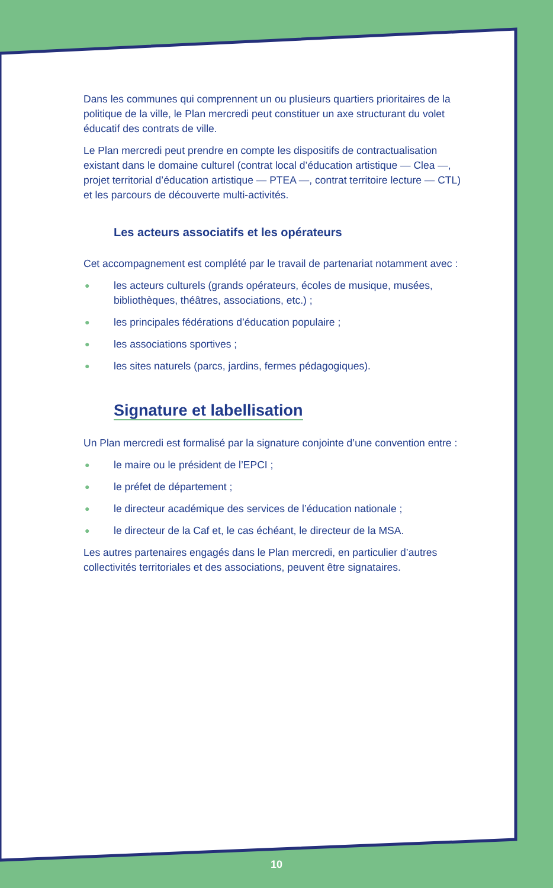Dans les communes qui comprennent un ou plusieurs quartiers prioritaires de la politique de la ville, le Plan mercredi peut constituer un axe structurant du volet éducatif des contrats de ville.
Le Plan mercredi peut prendre en compte les dispositifs de contractualisation existant dans le domaine culturel (contrat local d’éducation artistique — Clea —, projet territorial d’éducation artistique — PTEA —, contrat territoire lecture — CTL) et les parcours de découverte multi-activités.
Les acteurs associatifs et les opérateurs
Cet accompagnement est complété par le travail de partenariat notamment avec :
● les acteurs culturels (grands opérateurs, écoles de musique, musées, bibliothèques, théâtres, associations, etc.) ;
● les principales fédérations d’éducation populaire ;
● les associations sportives ;
● les sites naturels (parcs, jardins, fermes pédagogiques).
Signature et labellisation
Un Plan mercredi est formalisé par la signature conjointe d’une convention entre :
● le maire ou le président de l’EPCI ;
● le préfet de département ;
● le directeur académique des services de l’éducation nationale ;
● le directeur de la Caf et, le cas échéant, le directeur de la MSA.
Les autres partenaires engagés dans le Plan mercredi, en particulier d’autres collectivités territoriales et des associations, peuvent être signataires.
10